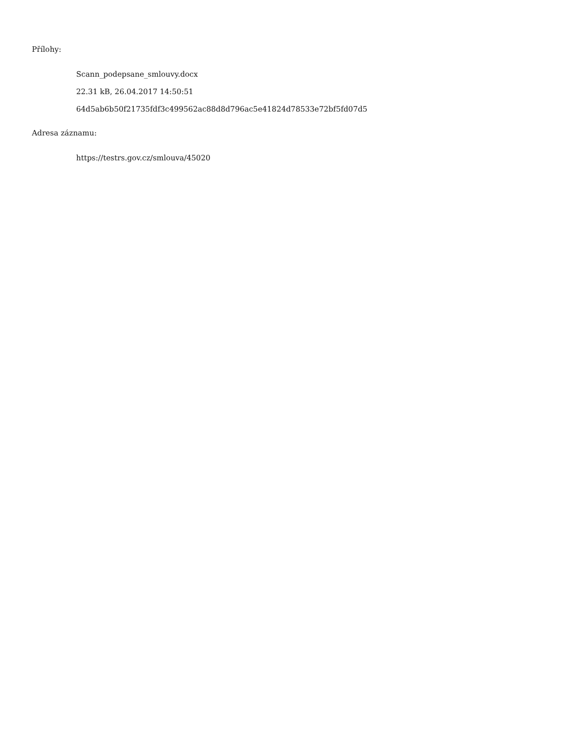Přílohy:
Scann_podepsane_smlouvy.docx
22.31 kB, 26.04.2017 14:50:51
64d5ab6b50f21735fdf3c499562ac88d8d796ac5e41824d78533e72bf5fd07d5
Adresa záznamu:
https://testrs.gov.cz/smlouva/45020